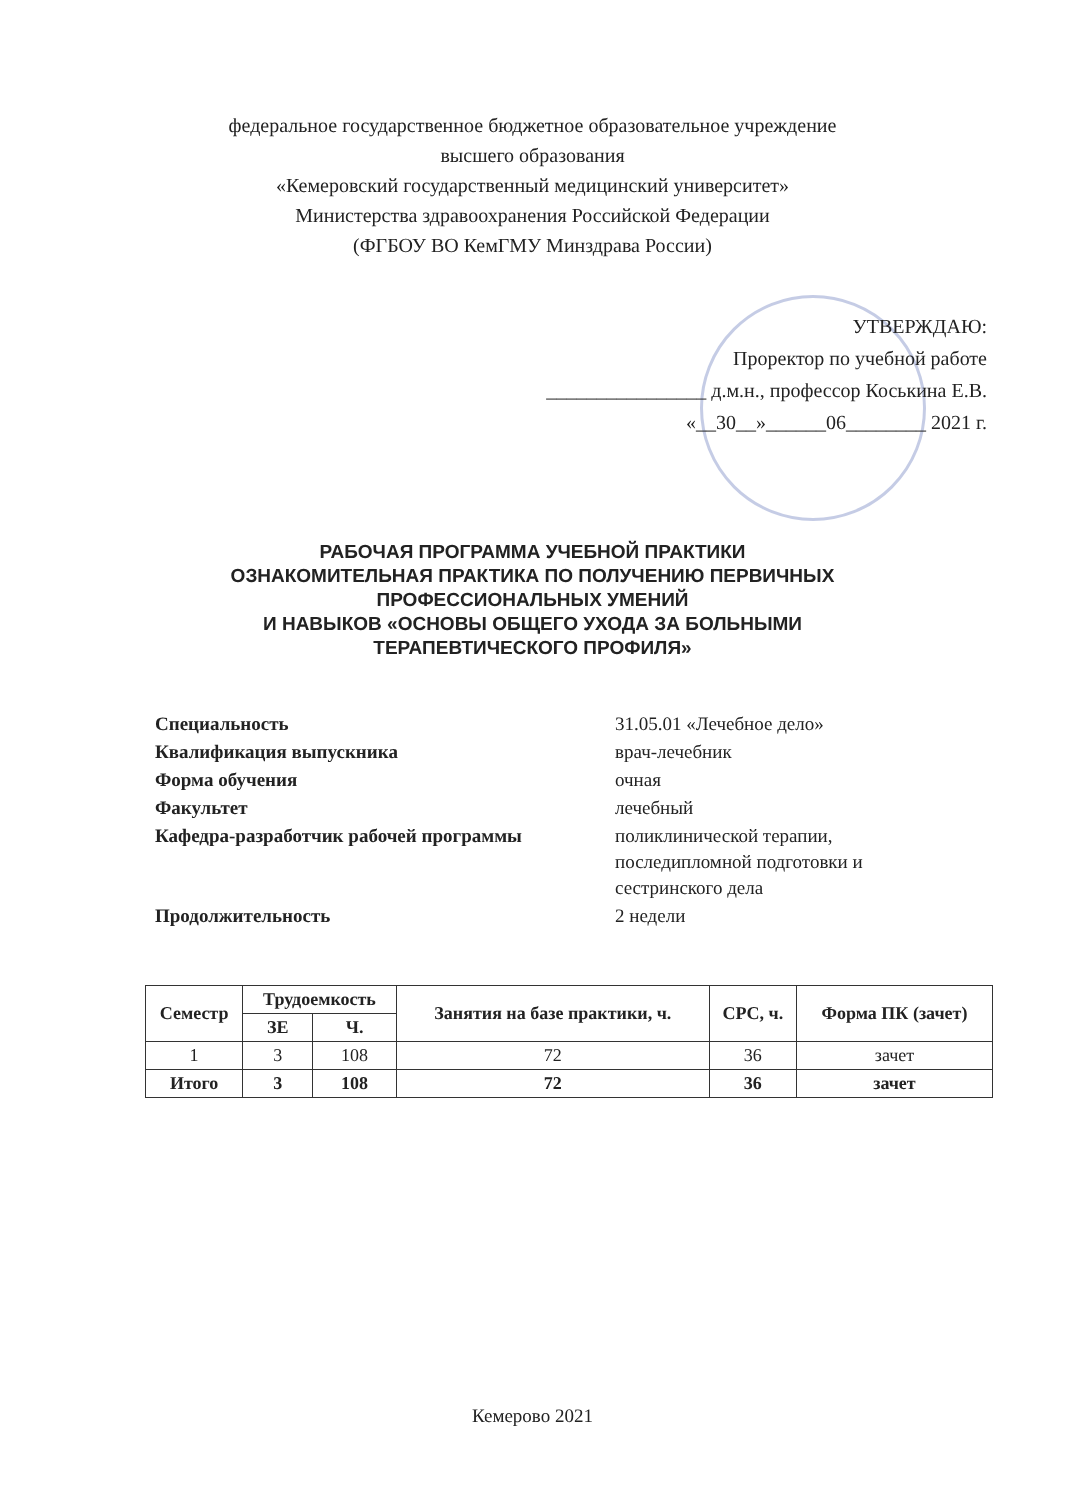федеральное государственное бюджетное образовательное учреждение
высшего образования
«Кемеровский государственный медицинский университет»
Министерства здравоохранения Российской Федерации
(ФГБОУ ВО КемГМУ Минздрава России)
УТВЕРЖДАЮ:
Проректор по учебной работе
________________ д.м.н., профессор Коськина Е.В.
«__30__»______06________ 2021 г.
РАБОЧАЯ ПРОГРАММА УЧЕБНОЙ ПРАКТИКИ
ОЗНАКОМИТЕЛЬНАЯ ПРАКТИКА ПО ПОЛУЧЕНИЮ ПЕРВИЧНЫХ
ПРОФЕССИОНАЛЬНЫХ УМЕНИЙ
И НАВЫКОВ «ОСНОВЫ ОБЩЕГО УХОДА ЗА БОЛЬНЫМИ
ТЕРАПЕВТИЧЕСКОГО ПРОФИЛЯ»
| Специальность | 31.05.01 «Лечебное дело» |
| Квалификация выпускника | врач-лечебник |
| Форма обучения | очная |
| Факультет | лечебный |
| Кафедра-разработчик рабочей программы | поликлинической терапии, последипломной подготовки и сестринского дела |
| Продолжительность | 2 недели |
| Семестр | Трудоемкость | | Занятия на базе практики, ч. | СРС, ч. | Форма ПК (зачет) |
| --- | --- | --- | --- | --- | --- |
| | ЗЕ | Ч. | | | |
| 1 | 3 | 108 | 72 | 36 | зачет |
| Итого | 3 | 108 | 72 | 36 | зачет |
Кемерово 2021